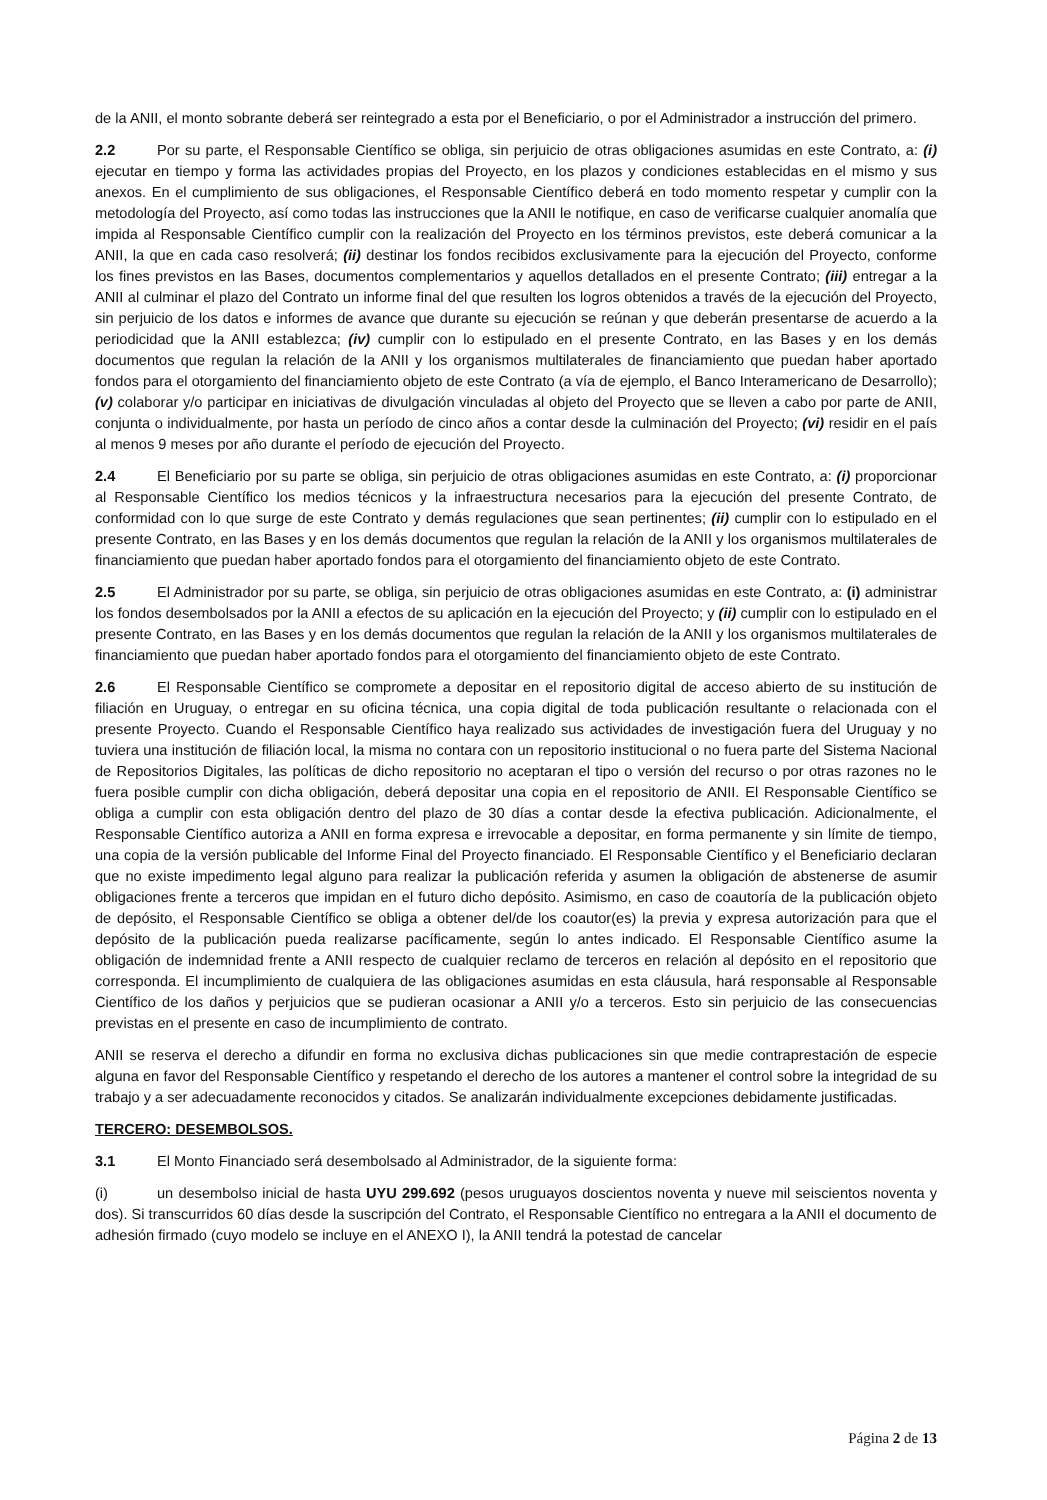de la ANII, el monto sobrante deberá ser reintegrado a esta por el Beneficiario, o por el Administrador a instrucción del primero.
2.2 Por su parte, el Responsable Científico se obliga, sin perjuicio de otras obligaciones asumidas en este Contrato, a: (i) ejecutar en tiempo y forma las actividades propias del Proyecto, en los plazos y condiciones establecidas en el mismo y sus anexos. En el cumplimiento de sus obligaciones, el Responsable Científico deberá en todo momento respetar y cumplir con la metodología del Proyecto, así como todas las instrucciones que la ANII le notifique, en caso de verificarse cualquier anomalía que impida al Responsable Científico cumplir con la realización del Proyecto en los términos previstos, este deberá comunicar a la ANII, la que en cada caso resolverá; (ii) destinar los fondos recibidos exclusivamente para la ejecución del Proyecto, conforme los fines previstos en las Bases, documentos complementarios y aquellos detallados en el presente Contrato; (iii) entregar a la ANII al culminar el plazo del Contrato un informe final del que resulten los logros obtenidos a través de la ejecución del Proyecto, sin perjuicio de los datos e informes de avance que durante su ejecución se reúnan y que deberán presentarse de acuerdo a la periodicidad que la ANII establezca; (iv) cumplir con lo estipulado en el presente Contrato, en las Bases y en los demás documentos que regulan la relación de la ANII y los organismos multilaterales de financiamiento que puedan haber aportado fondos para el otorgamiento del financiamiento objeto de este Contrato (a vía de ejemplo, el Banco Interamericano de Desarrollo); (v) colaborar y/o participar en iniciativas de divulgación vinculadas al objeto del Proyecto que se lleven a cabo por parte de ANII, conjunta o individualmente, por hasta un período de cinco años a contar desde la culminación del Proyecto; (vi) residir en el país al menos 9 meses por año durante el período de ejecución del Proyecto.
2.4 El Beneficiario por su parte se obliga, sin perjuicio de otras obligaciones asumidas en este Contrato, a: (i) proporcionar al Responsable Científico los medios técnicos y la infraestructura necesarios para la ejecución del presente Contrato, de conformidad con lo que surge de este Contrato y demás regulaciones que sean pertinentes; (ii) cumplir con lo estipulado en el presente Contrato, en las Bases y en los demás documentos que regulan la relación de la ANII y los organismos multilaterales de financiamiento que puedan haber aportado fondos para el otorgamiento del financiamiento objeto de este Contrato.
2.5 El Administrador por su parte, se obliga, sin perjuicio de otras obligaciones asumidas en este Contrato, a: (i) administrar los fondos desembolsados por la ANII a efectos de su aplicación en la ejecución del Proyecto; y (ii) cumplir con lo estipulado en el presente Contrato, en las Bases y en los demás documentos que regulan la relación de la ANII y los organismos multilaterales de financiamiento que puedan haber aportado fondos para el otorgamiento del financiamiento objeto de este Contrato.
2.6 El Responsable Científico se compromete a depositar en el repositorio digital de acceso abierto de su institución de filiación en Uruguay, o entregar en su oficina técnica, una copia digital de toda publicación resultante o relacionada con el presente Proyecto. Cuando el Responsable Científico haya realizado sus actividades de investigación fuera del Uruguay y no tuviera una institución de filiación local, la misma no contara con un repositorio institucional o no fuera parte del Sistema Nacional de Repositorios Digitales, las políticas de dicho repositorio no aceptaran el tipo o versión del recurso o por otras razones no le fuera posible cumplir con dicha obligación, deberá depositar una copia en el repositorio de ANII. El Responsable Científico se obliga a cumplir con esta obligación dentro del plazo de 30 días a contar desde la efectiva publicación. Adicionalmente, el Responsable Científico autoriza a ANII en forma expresa e irrevocable a depositar, en forma permanente y sin límite de tiempo, una copia de la versión publicable del Informe Final del Proyecto financiado. El Responsable Científico y el Beneficiario declaran que no existe impedimento legal alguno para realizar la publicación referida y asumen la obligación de abstenerse de asumir obligaciones frente a terceros que impidan en el futuro dicho depósito. Asimismo, en caso de coautoría de la publicación objeto de depósito, el Responsable Científico se obliga a obtener del/de los coautor(es) la previa y expresa autorización para que el depósito de la publicación pueda realizarse pacíficamente, según lo antes indicado. El Responsable Científico asume la obligación de indemnidad frente a ANII respecto de cualquier reclamo de terceros en relación al depósito en el repositorio que corresponda. El incumplimiento de cualquiera de las obligaciones asumidas en esta cláusula, hará responsable al Responsable Científico de los daños y perjuicios que se pudieran ocasionar a ANII y/o a terceros. Esto sin perjuicio de las consecuencias previstas en el presente en caso de incumplimiento de contrato.
ANII se reserva el derecho a difundir en forma no exclusiva dichas publicaciones sin que medie contraprestación de especie alguna en favor del Responsable Científico y respetando el derecho de los autores a mantener el control sobre la integridad de su trabajo y a ser adecuadamente reconocidos y citados. Se analizarán individualmente excepciones debidamente justificadas.
TERCERO: DESEMBOLSOS.
3.1 El Monto Financiado será desembolsado al Administrador, de la siguiente forma:
(i) un desembolso inicial de hasta UYU 299.692 (pesos uruguayos doscientos noventa y nueve mil seiscientos noventa y dos). Si transcurridos 60 días desde la suscripción del Contrato, el Responsable Científico no entregara a la ANII el documento de adhesión firmado (cuyo modelo se incluye en el ANEXO I), la ANII tendrá la potestad de cancelar
Página 2 de 13